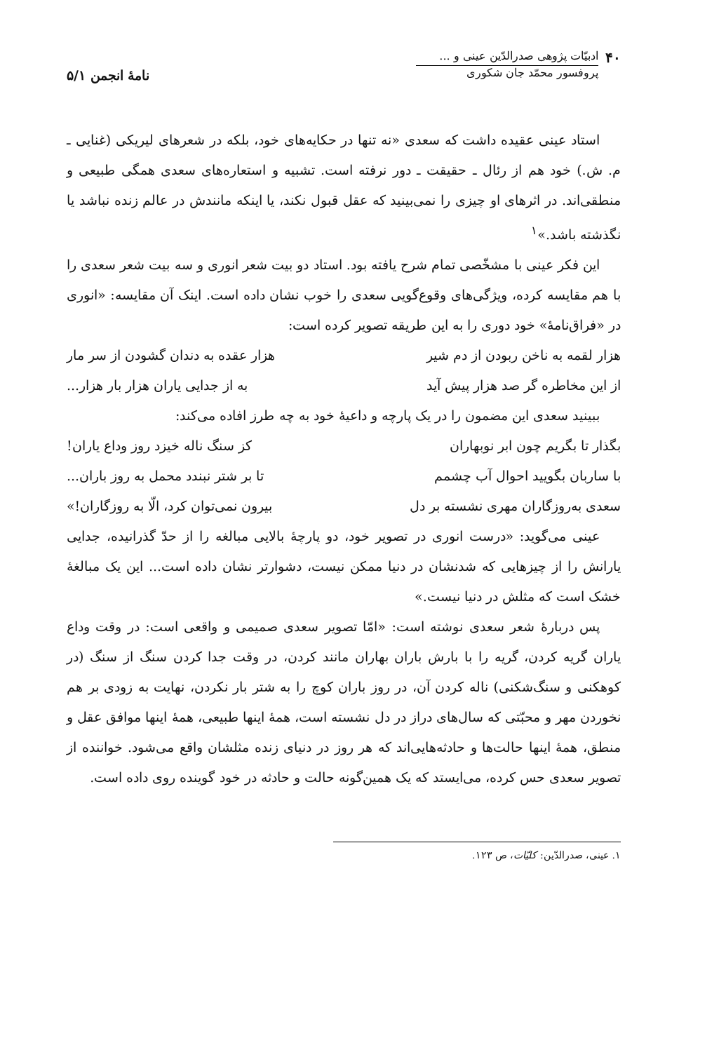۴۰
ادبیّات پژوهی صدرالدّین عینی و ...
پروفسور محمّد جان شکوری
نامهٔ انجمن ۵/۱
استاد عینی عقیده داشت که سعدی «نه تنها در حکایه‌های خود، بلکه در شعرهای لیریکی (غنایی ـ م. ش.) خود هم از رئال ـ حقیقت ـ دور نرفته است. تشبیه و استعاره‌های سعدی همگی طبیعی و منطقی‌اند. در اثرهای او چیزی را نمی‌بینید که عقل قبول نکند، یا اینکه مانندش در عالم زنده نباشد یا نگذشته باشد.»<sup>۱</sup>
این فکر عینی با مشخّصی تمام شرح یافته بود. استاد دو بیت شعر انوری و سه بیت شعر سعدی را با هم مقایسه کرده، ویژگی‌های وقوع‌گویی سعدی را خوب نشان داده است. اینک آن مقایسه: «انوری در «فراق‌نامهٔ» خود دوری را به این طریقه تصویر کرده است:
هزار لقمه به ناخن ربودن از دم شیر هزار عقده به دندان گشودن از سر مار
از این مخاطره گر صد هزار پیش آید به از جدایی یاران هزار بار هزار...
ببینید سعدی این مضمون را در یک پارچه و داعیهٔ خود به چه طرز افاده می‌کند:
بگذار تا بگریم چون ابر نوبهاران کز سنگ ناله خیزد روز وداع یاران!
با ساربان بگویید احوال آب چشمم تا بر شتر نبندد محمل به روز باران...
سعدی به‌روزگاران مهری نشسته بر دل بیرون نمی‌توان کرد، الّا به روزگاران!»
عینی می‌گوید: «درست انوری در تصویر خود، دو پارچهٔ بالایی مبالغه را از حدّ گذرانیده، جدایی یارانش را از چیزهایی که شدنشان در دنیا ممکن نیست، دشوارتر نشان داده است... این یک مبالغهٔ خشک است که مثلش در دنیا نیست.»
پس دربارهٔ شعر سعدی نوشته است: «امّا تصویر سعدی صمیمی و واقعی است: در وقت وداع یاران گریه کردن، گریه را با بارش باران بهاران مانند کردن، در وقت جدا کردن سنگ از سنگ (در کوهکنی و سنگ‌شکنی) ناله کردن آن، در روز باران کوچ را به شتر بار نکردن، نهایت به زودی بر هم نخوردن مهر و محبّتی که سال‌های دراز در دل نشسته است، همهٔ اینها طبیعی، همهٔ اینها موافق عقل و منطق، همهٔ اینها حالت‌ها و حادثه‌هایی‌اند که هر روز در دنیای زنده مثلشان واقع می‌شود. خواننده از تصویر سعدی حس کرده، می‌ایستد که یک همین‌گونه حالت و حادثه در خود گوینده روی داده است.
۱. عینی، صدرالدّین: کلیّات، ص ۱۲۳.